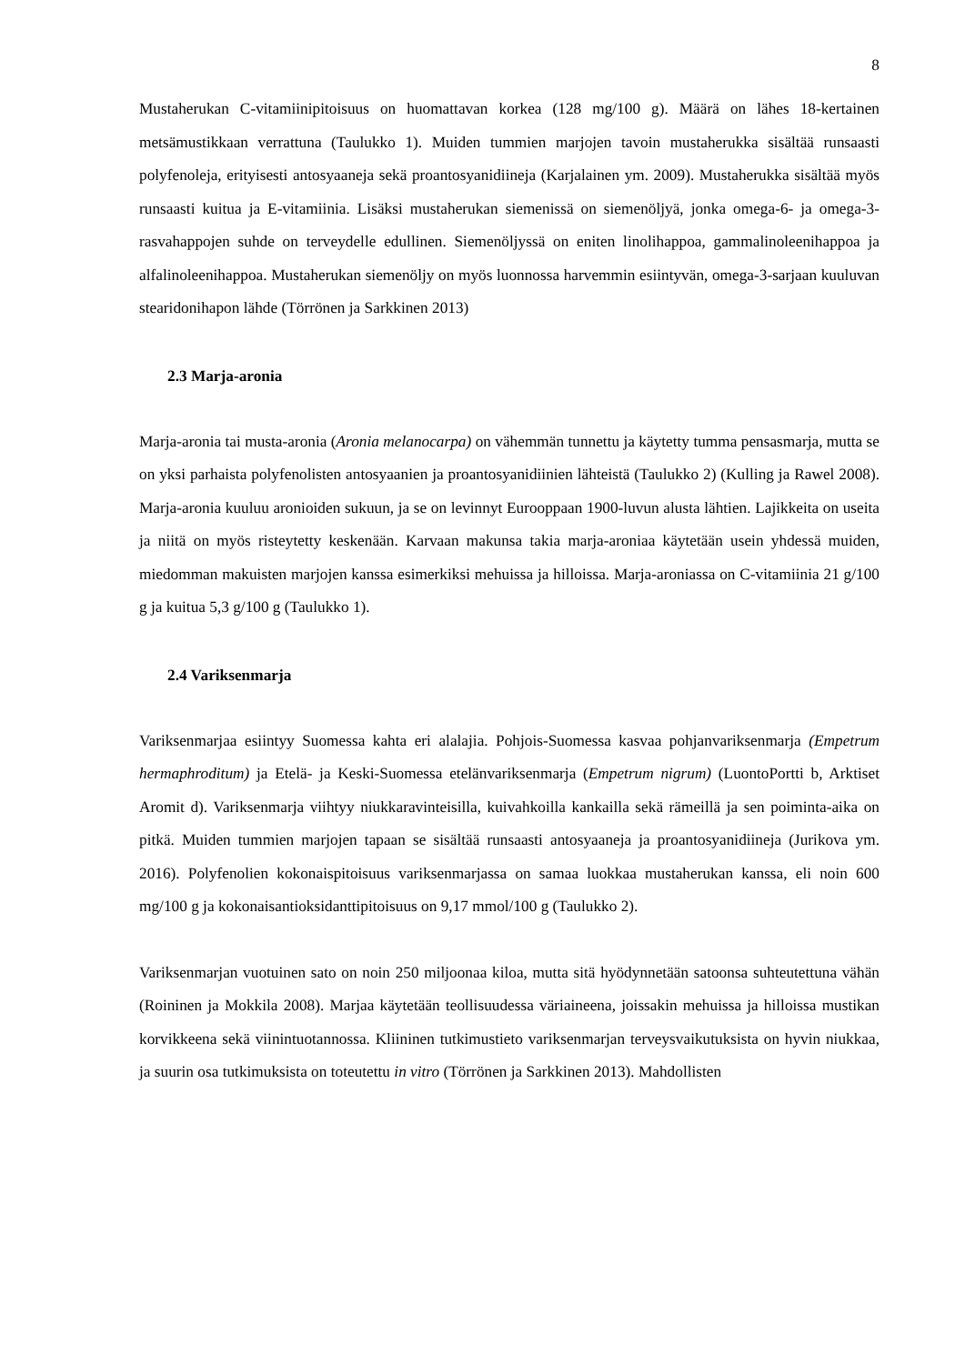8
Mustaherukan C-vitamiinipitoisuus on huomattavan korkea (128 mg/100 g). Määrä on lähes 18-kertainen metsämustikkaan verrattuna (Taulukko 1). Muiden tummien marjojen tavoin mustaherukka sisältää runsaasti polyfenoleja, erityisesti antosyaaneja sekä proantosyanidiineja (Karjalainen ym. 2009). Mustaherukka sisältää myös runsaasti kuitua ja E-vitamiinia. Lisäksi mustaherukan siemenissä on siemenöljyä, jonka omega-6- ja omega-3-rasvahappojen suhde on terveydelle edullinen. Siemenöljyssä on eniten linolihappoa, gammalinoleenihappoa ja alfalinoleenihappoa. Mustaherukan siemenöljy on myös luonnossa harvemmin esiintyvän, omega-3-sarjaan kuuluvan stearidonihapon lähde (Törrönen ja Sarkkinen 2013)
2.3 Marja-aronia
Marja-aronia tai musta-aronia (Aronia melanocarpa) on vähemmän tunnettu ja käytetty tumma pensasmarja, mutta se on yksi parhaista polyfenolisten antosyaanien ja proantosyanidiinien lähteistä (Taulukko 2) (Kulling ja Rawel 2008). Marja-aronia kuuluu aronioiden sukuun, ja se on levinnyt Eurooppaan 1900-luvun alusta lähtien. Lajikkeita on useita ja niitä on myös risteytetty keskenään. Karvaan makunsa takia marja-aroniaa käytetään usein yhdessä muiden, miedomman makuisten marjojen kanssa esimerkiksi mehuissa ja hilloissa. Marja-aroniassa on C-vitamiinia 21 g/100 g ja kuitua 5,3 g/100 g (Taulukko 1).
2.4 Variksenmarja
Variksenmarjaa esiintyy Suomessa kahta eri alalajia. Pohjois-Suomessa kasvaa pohjanvariksenmarja (Empetrum hermaphroditum) ja Etelä- ja Keski-Suomessa etelänvariksenmarja (Empetrum nigrum) (LuontoPortti b, Arktiset Aromit d). Variksenmarja viihtyy niukkaravinteisilla, kuivahkoilla kankailla sekä rämeillä ja sen poiminta-aika on pitkä. Muiden tummien marjojen tapaan se sisältää runsaasti antosyaaneja ja proantosyanidiineja (Jurikova ym. 2016). Polyfenolien kokonaispitoisuus variksenmarjassa on samaa luokkaa mustaherukan kanssa, eli noin 600 mg/100 g ja kokonaisantioksidanttipitoisuus on 9,17 mmol/100 g (Taulukko 2).
Variksenmarjan vuotuinen sato on noin 250 miljoonaa kiloa, mutta sitä hyödynnetään satoonsa suhteutettuna vähän (Roininen ja Mokkila 2008). Marjaa käytetään teollisuudessa väriaineena, joissakin mehuissa ja hilloissa mustikan korvikkeena sekä viinintuotannossa. Kliininen tutkimustieto variksenmarjan terveysvaikutuksista on hyvin niukkaa, ja suurin osa tutkimuksista on toteutettu in vitro (Törrönen ja Sarkkinen 2013). Mahdollisten